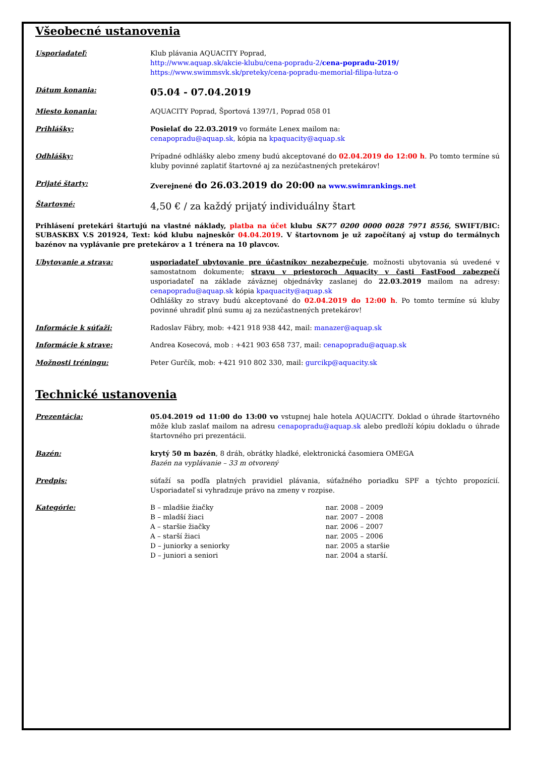Všeobecné ustanovenia
Usporiadateľ: Klub plávania AQUACITY Poprad,
http://www.aquap.sk/akcie-klubu/cena-popradu-2/cena-popradu-2019/
https://www.swimmsvk.sk/preteky/cena-popradu-memorial-filipa-lutza-o
Dátum konania:
05.04 - 07.04.2019
Miesto konania: AQUACITY Poprad, Športová 1397/1, Poprad 058 01
Prihlášky: Posielať do 22.03.2019 vo formáte Lenex mailom na:
cenapopradu@aquap.sk, kópia na kpaquacity@aquap.sk
Odhlášky: Prípadné odhlášky alebo zmeny budú akceptované do 02.04.2019 do 12:00 h. Po tomto termíne sú kluby povinné zaplatiť štartovné aj za nezúčastnených pretekárov!
Prijaté štarty: Zverejnené do 26.03.2019 do 20:00 na www.swimrankings.net
Štartovné:
4,50 € / za každý prijatý individuálny štart
Prihlásení pretekári štartujú na vlastné náklady, platba na účet klubu SK77 0200 0000 0028 7971 8556, SWIFT/BIC: SUBASKBX V.S 201924, Text: kód klubu najneskôr 04.04.2019. V štartovnom je už započítaný aj vstup do termálnych bazénov na vyplávanie pre pretekárov a 1 trénera na 10 plavcov.
Ubytovanie a strava: usporiadateľ ubytovanie pre účastníkov nezabezpečuje, možnosti ubytovania sú uvedené v samostatnom dokumente; stravu v priestoroch Aquacity v časti FastFood zabezpečí usporiadateľ na základe záväznej objednávky zaslanej do 22.03.2019 mailom na adresy: cenapopradu@aquap.sk kópia kpaquacity@aquap.sk
Odhlášky zo stravy budú akceptované do 02.04.2019 do 12:00 h. Po tomto termíne sú kluby povinné uhradiť plnú sumu aj za nezúčastnených pretekárov!
Informácie k súťaži: Radoslav Fábry, mob: +421 918 938 442, mail: manazer@aquap.sk
Informácie k strave: Andrea Kosecová, mob : +421 903 658 737, mail: cenapopradu@aquap.sk
Možnosti tréningu: Peter Gurčík, mob: +421 910 802 330, mail: gurcikp@aquacity.sk
Technické ustanovenia
Prezentácia: 05.04.2019 od 11:00 do 13:00 vo vstupnej hale hotela AQUACITY. Doklad o úhrade štartovného môže klub zaslať mailom na adresu cenapopradu@aquap.sk alebo predloží kópiu dokladu o úhrade štartovného pri prezentácii.
Bazén: krytý 50 m bazén, 8 dráh, obrátky hladké, elektronická časomiera OMEGA
Bazén na vyplávanie – 33 m otvorený
Predpis: súťaží sa podľa platných pravidiel plávania, súťažného poriadku SPF a týchto propozícií. Usporiadateľ si vyhradzuje právo na zmeny v rozpise.
Kategórie:
| B – mladšie žiačky | nar. 2008 – 2009 |
| B – mladší žiaci | nar. 2007 – 2008 |
| A – staršie žiačky | nar. 2006 – 2007 |
| A – starší žiaci | nar. 2005 – 2006 |
| D – juniorky a seniorky | nar. 2005 a staršie |
| D – juniori a seniori | nar. 2004 a starší. |